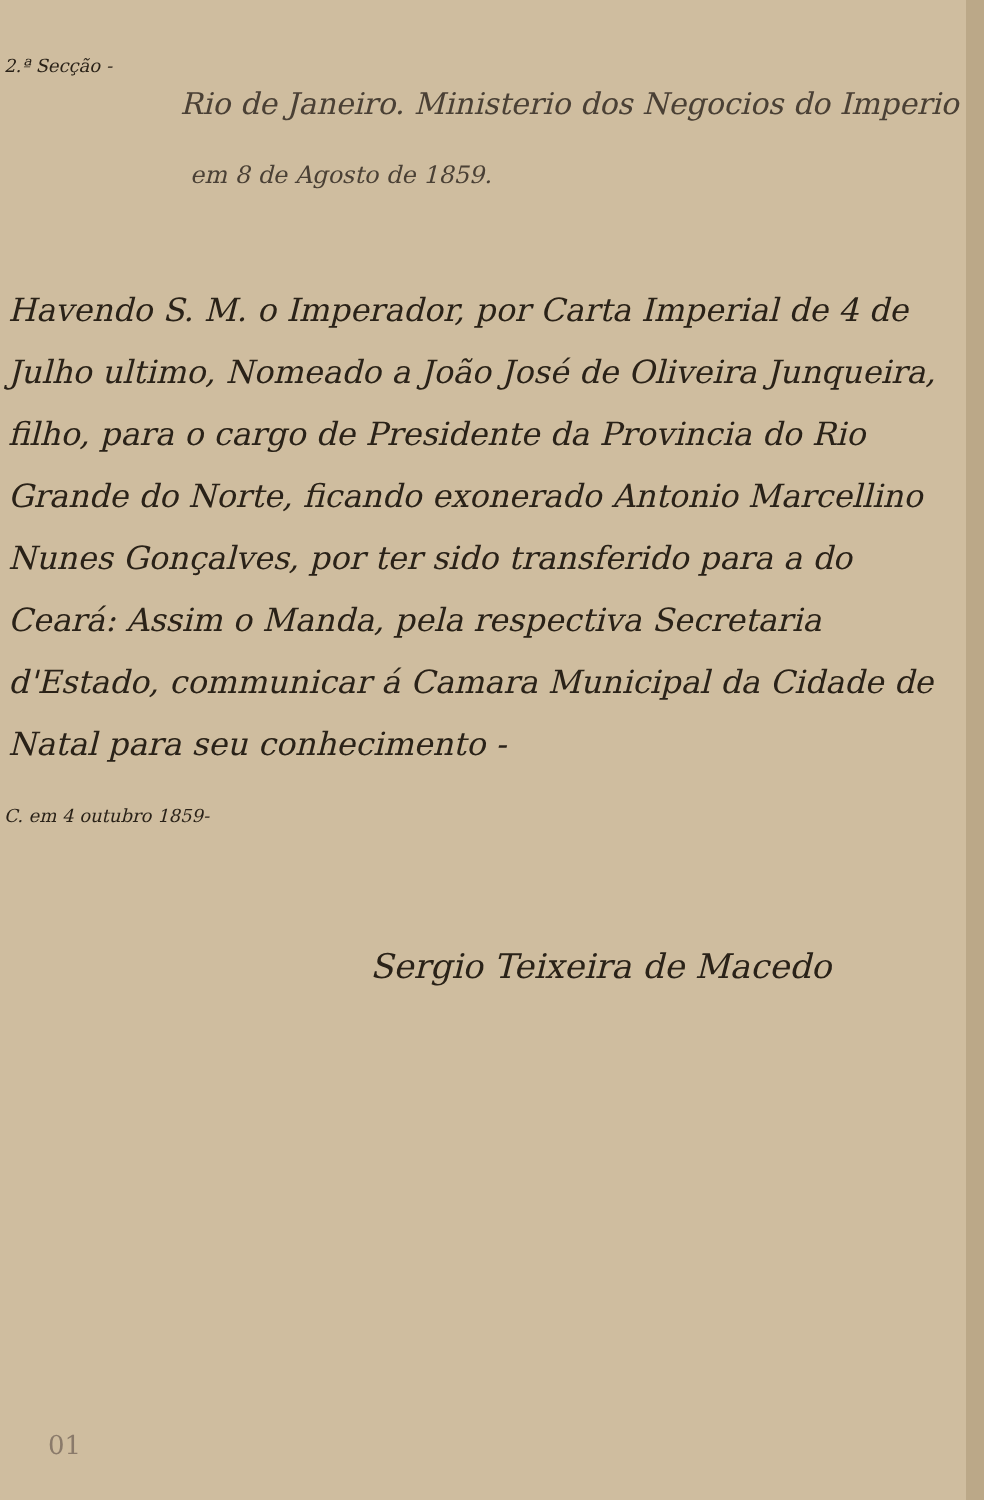2.ª Secção -
Rio de Janeiro. Ministerio dos Negocios do Imperio
em 8 de Agosto de 1859.
Havendo S. M. o Imperador, por Carta Imperial de 4 de Julho ultimo, Nomeado a João José de Oliveira Junqueira, filho, para o cargo de Presidente da Provincia do Rio Grande do Norte, ficando exonerado Antonio Marcellino Nunes Gonçalves, por ter sido transferido para a do Ceará: Assim o Manda, pela respectiva Secretaria d'Estado, communicar á Camara Municipal da Cidade de Natal para seu conhecimento -
C. em 4 outubro 1859-
Sergio Teixeira de Macedo
01